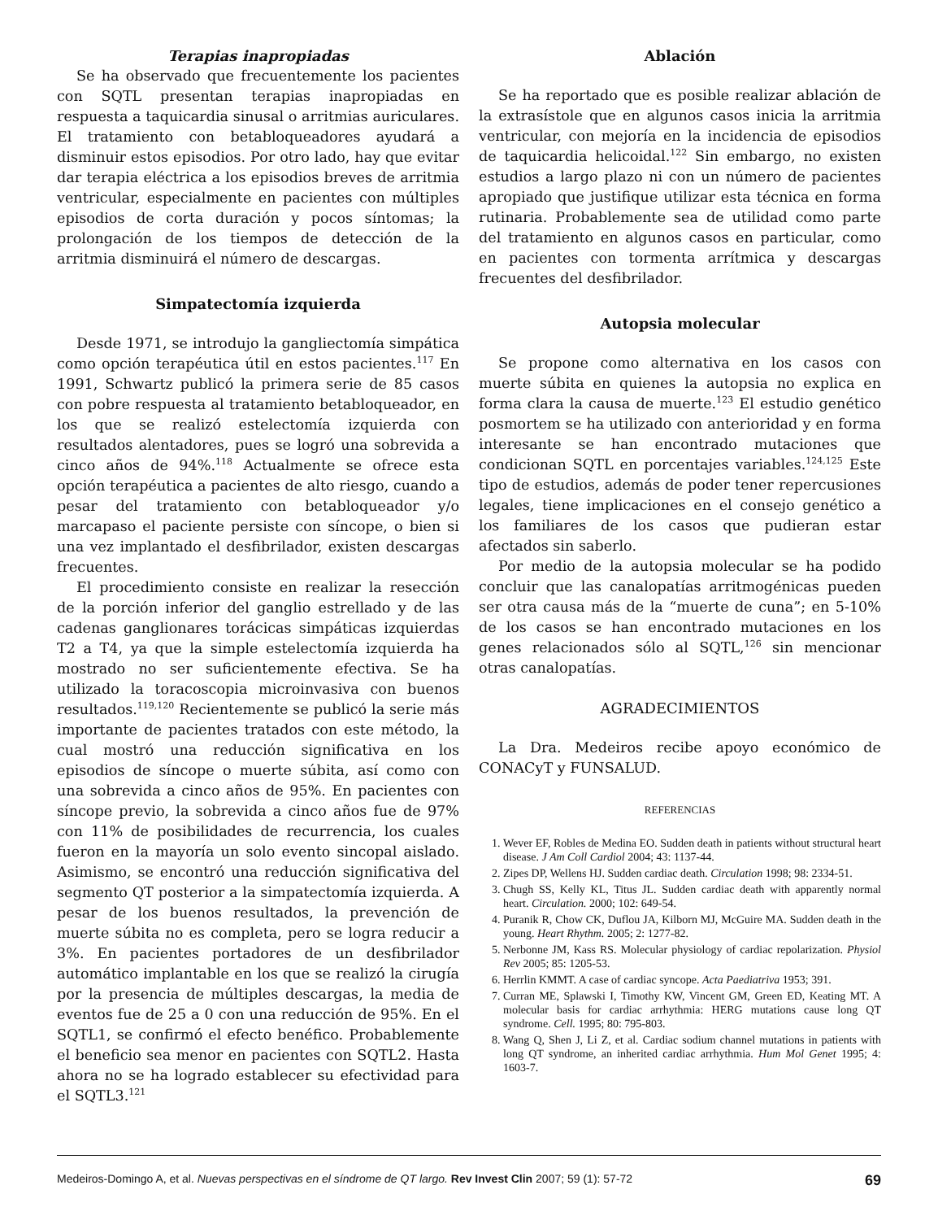Terapias inapropiadas
Se ha observado que frecuentemente los pacientes con SQTL presentan terapias inapropiadas en respuesta a taquicardia sinusal o arritmias auriculares. El tratamiento con betabloqueadores ayudará a disminuir estos episodios. Por otro lado, hay que evitar dar terapia eléctrica a los episodios breves de arritmia ventricular, especialmente en pacientes con múltiples episodios de corta duración y pocos síntomas; la prolongación de los tiempos de detección de la arritmia disminuirá el número de descargas.
Simpatectomía izquierda
Desde 1971, se introdujo la gangliectomía simpática como opción terapéutica útil en estos pacientes.<sup>117</sup> En 1991, Schwartz publicó la primera serie de 85 casos con pobre respuesta al tratamiento betabloqueador, en los que se realizó estelectomía izquierda con resultados alentadores, pues se logró una sobrevida a cinco años de 94%.<sup>118</sup> Actualmente se ofrece esta opción terapéutica a pacientes de alto riesgo, cuando a pesar del tratamiento con betabloqueador y/o marcapaso el paciente persiste con síncope, o bien si una vez implantado el desfibrilador, existen descargas frecuentes.
El procedimiento consiste en realizar la resección de la porción inferior del ganglio estrellado y de las cadenas ganglionares torácicas simpáticas izquierdas T2 a T4, ya que la simple estelectomía izquierda ha mostrado no ser suficientemente efectiva. Se ha utilizado la toracoscopia microinvasiva con buenos resultados.<sup>119,120</sup> Recientemente se publicó la serie más importante de pacientes tratados con este método, la cual mostró una reducción significativa en los episodios de síncope o muerte súbita, así como con una sobrevida a cinco años de 95%. En pacientes con síncope previo, la sobrevida a cinco años fue de 97% con 11% de posibilidades de recurrencia, los cuales fueron en la mayoría un solo evento sincopal aislado. Asimismo, se encontró una reducción significativa del segmento QT posterior a la simpatectomía izquierda. A pesar de los buenos resultados, la prevención de muerte súbita no es completa, pero se logra reducir a 3%. En pacientes portadores de un desfibrilador automático implantable en los que se realizó la cirugía por la presencia de múltiples descargas, la media de eventos fue de 25 a 0 con una reducción de 95%. En el SQTL1, se confirmó el efecto benéfico. Probablemente el beneficio sea menor en pacientes con SQTL2. Hasta ahora no se ha logrado establecer su efectividad para el SQTL3.<sup>121</sup>
Ablación
Se ha reportado que es posible realizar ablación de la extrasístole que en algunos casos inicia la arritmia ventricular, con mejoría en la incidencia de episodios de taquicardia helicoidal.<sup>122</sup> Sin embargo, no existen estudios a largo plazo ni con un número de pacientes apropiado que justifique utilizar esta técnica en forma rutinaria. Probablemente sea de utilidad como parte del tratamiento en algunos casos en particular, como en pacientes con tormenta arrítmica y descargas frecuentes del desfibrilador.
Autopsia molecular
Se propone como alternativa en los casos con muerte súbita en quienes la autopsia no explica en forma clara la causa de muerte.<sup>123</sup> El estudio genético posmortem se ha utilizado con anterioridad y en forma interesante se han encontrado mutaciones que condicionan SQTL en porcentajes variables.<sup>124,125</sup> Este tipo de estudios, además de poder tener repercusiones legales, tiene implicaciones en el consejo genético a los familiares de los casos que pudieran estar afectados sin saberlo.
Por medio de la autopsia molecular se ha podido concluir que las canalopatías arritmogénicas pueden ser otra causa más de la “muerte de cuna”; en 5-10% de los casos se han encontrado mutaciones en los genes relacionados sólo al SQTL,<sup>126</sup> sin mencionar otras canalopatías.
AGRADECIMIENTOS
La Dra. Medeiros recibe apoyo económico de CONACyT y FUNSALUD.
REFERENCIAS
1. Wever EF, Robles de Medina EO. Sudden death in patients without structural heart disease. J Am Coll Cardiol 2004; 43: 1137-44.
2. Zipes DP, Wellens HJ. Sudden cardiac death. Circulation 1998; 98: 2334-51.
3. Chugh SS, Kelly KL, Titus JL. Sudden cardiac death with apparently normal heart. Circulation. 2000; 102: 649-54.
4. Puranik R, Chow CK, Duflou JA, Kilborn MJ, McGuire MA. Sudden death in the young. Heart Rhythm. 2005; 2: 1277-82.
5. Nerbonne JM, Kass RS. Molecular physiology of cardiac repolarization. Physiol Rev 2005; 85: 1205-53.
6. Herrlin KMMT. A case of cardiac syncope. Acta Paediatriva 1953; 391.
7. Curran ME, Splawski I, Timothy KW, Vincent GM, Green ED, Keating MT. A molecular basis for cardiac arrhythmia: HERG mutations cause long QT syndrome. Cell. 1995; 80: 795-803.
8. Wang Q, Shen J, Li Z, et al. Cardiac sodium channel mutations in patients with long QT syndrome, an inherited cardiac arrhythmia. Hum Mol Genet 1995; 4: 1603-7.
Medeiros-Domingo A, et al. Nuevas perspectivas en el síndrome de QT largo. Rev Invest Clin 2007; 59 (1): 57-72 69